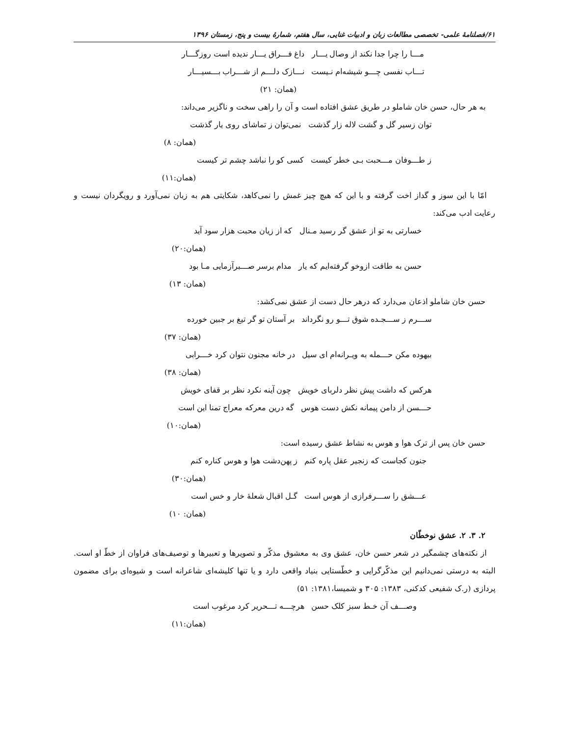۶۱/فصلنامهٔ علمی- تخصصی مطالعات زبان و ادبیات غنایی، سال هفتم، شمارهٔ بیست و پنج، زمستان ۱۳۹۶
مـــا را چرا جدا نکند از وصال یـــار داغ فـــراق یـــار ندیده است روزگـــار
تـــاب نفسی چـــو شیشه‌ام نـیست نـــازک دلـــم از شـــراب بـــسیـــار
(همان: ۲۱)
به هر حال، حسن خان شاملو در طریق عشق افتاده است و آن را راهی سخت و ناگزیر می‌داند:
توان زسیر گل و گشت لاله زار گذشت نمی‌توان ز تماشای روی یار گذشت
(همان: ۸)
ز طـــوفان مـــحبت بـی خطر کیست کسی کو را نباشد چشم تر کیست
(همان:۱۱)
امّا با این سوز و گداز اخت گرفته و با این که هیچ چیز غمش را نمی‌کاهد، شکایتی هم به زبان نمی‌آورد و رویگردان نیست و رعایت ادب می‌کند:
خسارتی به تو از عشق گر رسید مـنال که از زیان محبت هزار سود آید
(همان:۲۰)
حسن به طاقت ازوخو گرفته‌ایم که یار مدام برسر صـــبرآزمایی مـا بود
(همان: ۱۳)
حسن خان شاملو اذعان می‌دارد که درهر حال دست از عشق نمی‌کشد:
ســـرم ز ســـجـده شوق تـــو رو نگرداند بر آستان تو گر تیغ بر جبین خورده
(همان: ۳۷)
بیهوده مکن حـــمله به ویـرانه‌ام ای سیل در خانه مجنون نتوان کرد خـــرابی
(همان: ۳۸)
هرکس که داشت پیش نظر دلربای خویش چون آینه نکرد نظر بر قفای خویش
حـــسن از دامن پیمانه نکش دست هوس گه درین معرکه معراج تمنا این است
(همان:۱۰)
حسن خان پس از ترک هوا و هوس به نشاط عشق رسیده است:
جنون کجاست که زنجیر عقل پاره کنم ز پهن‌دشت هوا و هوس کناره کنم
(همان:۳۰)
عـــشق را ســـرفرازی از هوس است گـل اقبال شعلهٔ خار و خس است
(همان: ۱۰)
۲. ۳. ۲. عشق نوخطّان
از نکته‌های چشمگیر در شعر حسن خان، عشق وی به معشوق مذکّر و تصویرها و تعبیرها و توصیف‌های فراوان از خطّ او است. البته به درستی نمی‌دانیم این مذکّرگرایی و خطّستایی بنیاد واقعی دارد و یا تنها کلیشه‌ای شاعرانه است و شیوه‌ای برای مضمون پردازی (ر.ک شفیعی کدکنی، ۱۳۸۳: ۳۰۵ و شمیسا،۱۳۸۱: ۵۱)
وصـــف آن خـط سبز کلک حسن هرچـــه تـــحریر کرد مرغوب است
(همان:۱۱)